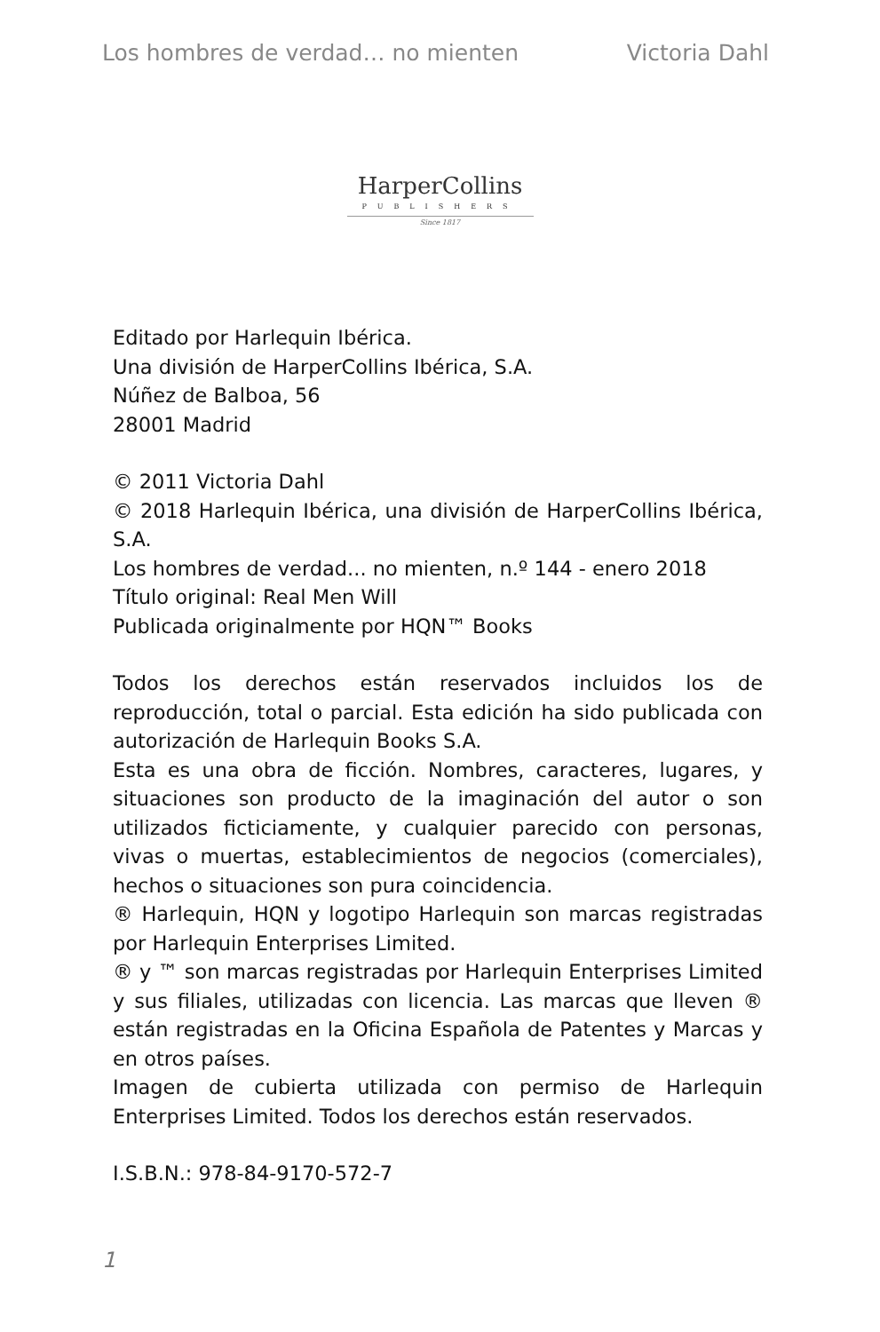Los hombres de verdad… no mienten Victoria Dahl
HarperCollins
PUBLISHERS
Since 1817
Editado por Harlequin Ibérica.
Una división de HarperCollins Ibérica, S.A.
Núñez de Balboa, 56
28001 Madrid
© 2011 Victoria Dahl
© 2018 Harlequin Ibérica, una división de HarperCollins Ibérica, S.A.
Los hombres de verdad... no mienten, n.º 144 - enero 2018
Título original: Real Men Will
Publicada originalmente por HQN™ Books
Todos los derechos están reservados incluidos los de reproducción, total o parcial. Esta edición ha sido publicada con autorización de Harlequin Books S.A.
Esta es una obra de ficción. Nombres, caracteres, lugares, y situaciones son producto de la imaginación del autor o son utilizados ficticiamente, y cualquier parecido con personas, vivas o muertas, establecimientos de negocios (comerciales), hechos o situaciones son pura coincidencia.
® Harlequin, HQN y logotipo Harlequin son marcas registradas por Harlequin Enterprises Limited.
® y ™ son marcas registradas por Harlequin Enterprises Limited y sus filiales, utilizadas con licencia. Las marcas que lleven ® están registradas en la Oficina Española de Patentes y Marcas y en otros países.
Imagen de cubierta utilizada con permiso de Harlequin Enterprises Limited. Todos los derechos están reservados.
I.S.B.N.: 978-84-9170-572-7
1